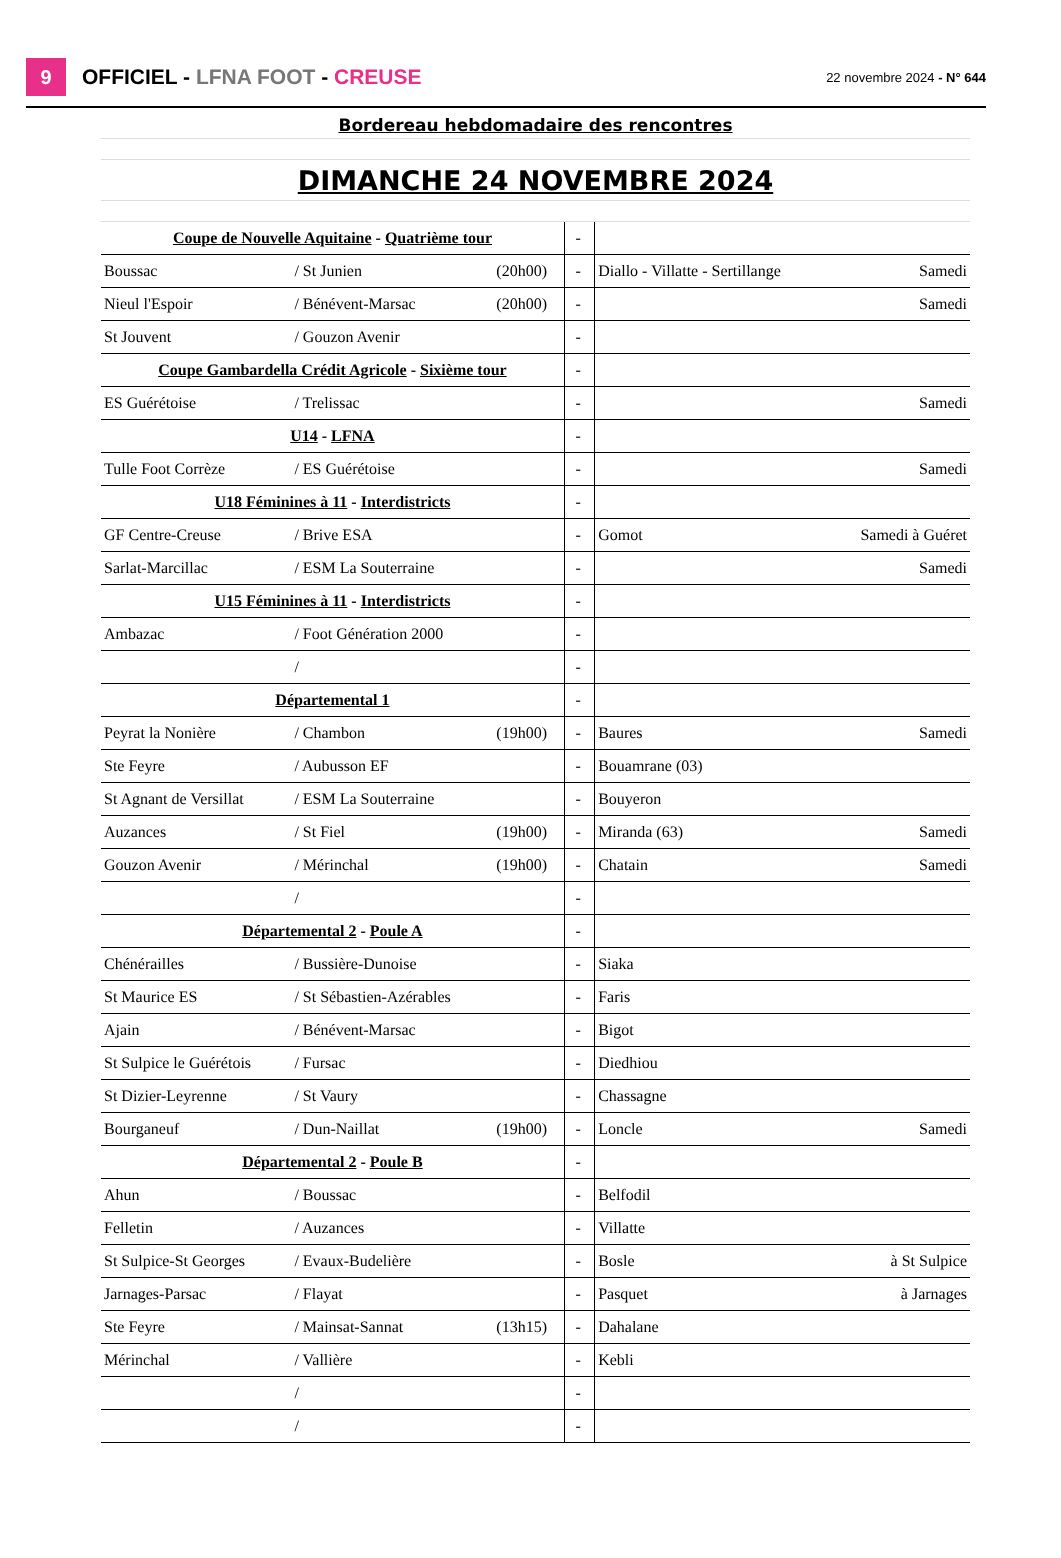9
OFFICIEL - LFNA FOOT - CREUSE
22 novembre 2024 - N° 644
| Bordereau hebdomadaire des rencontres | | | | | | | |
| DIMANCHE 24 NOVEMBRE 2024 | | | | | | | |
| Coupe de Nouvelle Aquitaine - Quatrième tour | | | | - | | | |
| Boussac | / St Junien | (20h00) | | - | | Diallo - Villatte - Sertillange | Samedi |
| Nieul l'Espoir | / Bénévent-Marsac | (20h00) | | - | | | Samedi |
| St Jouvent | / Gouzon Avenir | | | - | | | |
| Coupe Gambardella Crédit Agricole - Sixième tour | | | | - | | | |
| ES Guérétoise | / Trelissac | | | - | | | Samedi |
| U14 - LFNA | | | | - | | | |
| Tulle Foot Corrèze | / ES Guérétoise | | | - | | | Samedi |
| U18 Féminines à 11 - Interdistricts | | | | - | | | |
| GF Centre-Creuse | / Brive ESA | | | - | | Gomot | Samedi à Guéret |
| Sarlat-Marcillac | / ESM La Souterraine | | | - | | | Samedi |
| U15 Féminines à 11 - Interdistricts | | | | - | | | |
| Ambazac | / Foot Génération 2000 | | | - | | | |
| | / | | | - | | | |
| Départemental 1 | | | | - | | | |
| Peyrat la Nonière | / Chambon | (19h00) | | - | | Baures | Samedi |
| Ste Feyre | / Aubusson EF | | | - | | Bouamrane (03) | |
| St Agnant de Versillat | / ESM La Souterraine | | | - | | Bouyeron | |
| Auzances | / St Fiel | (19h00) | | - | | Miranda (63) | Samedi |
| Gouzon Avenir | / Mérinchal | (19h00) | | - | | Chatain | Samedi |
| | / | | | - | | | |
| Départemental 2 - Poule A | | | | - | | | |
| Chénérailles | / Bussière-Dunoise | | | - | | Siaka | |
| St Maurice ES | / St Sébastien-Azérables | | | - | | Faris | |
| Ajain | / Bénévent-Marsac | | | - | | Bigot | |
| St Sulpice le Guérétois | / Fursac | | | - | | Diedhiou | |
| St Dizier-Leyrenne | / St Vaury | | | - | | Chassagne | |
| Bourganeuf | / Dun-Naillat | (19h00) | | - | | Loncle | Samedi |
| Départemental 2 - Poule B | | | | - | | | |
| Ahun | / Boussac | | | - | | Belfodil | |
| Felletin | / Auzances | | | - | | Villatte | |
| St Sulpice-St Georges | / Evaux-Budelière | | | - | | Bosle | à St Sulpice |
| Jarnages-Parsac | / Flayat | | | - | | Pasquet | à Jarnages |
| Ste Feyre | / Mainsat-Sannat | (13h15) | | - | | Dahalane | |
| Mérinchal | / Vallière | | | - | | Kebli | |
| | / | | | - | | | |
| | / | | | - | | | |